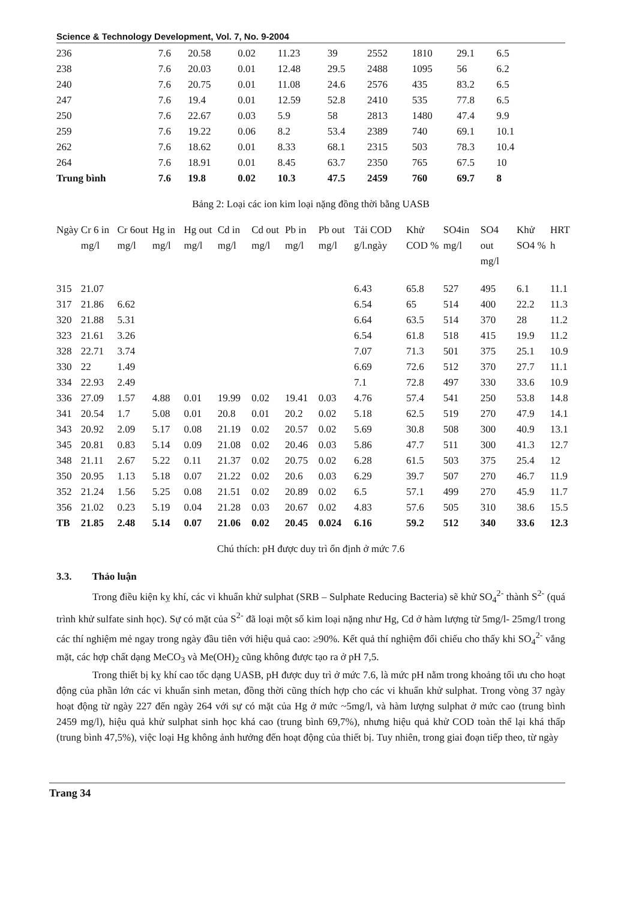Science & Technology Development, Vol. 7, No. 9-2004
| 236 | 7.6 | 20.58 | 0.02 | 11.23 | 39 | 2552 | 1810 | 29.1 | 6.5 |
| 238 | 7.6 | 20.03 | 0.01 | 12.48 | 29.5 | 2488 | 1095 | 56 | 6.2 |
| 240 | 7.6 | 20.75 | 0.01 | 11.08 | 24.6 | 2576 | 435 | 83.2 | 6.5 |
| 247 | 7.6 | 19.4 | 0.01 | 12.59 | 52.8 | 2410 | 535 | 77.8 | 6.5 |
| 250 | 7.6 | 22.67 | 0.03 | 5.9 | 58 | 2813 | 1480 | 47.4 | 9.9 |
| 259 | 7.6 | 19.22 | 0.06 | 8.2 | 53.4 | 2389 | 740 | 69.1 | 10.1 |
| 262 | 7.6 | 18.62 | 0.01 | 8.33 | 68.1 | 2315 | 503 | 78.3 | 10.4 |
| 264 | 7.6 | 18.91 | 0.01 | 8.45 | 63.7 | 2350 | 765 | 67.5 | 10 |
| Trung bình | 7.6 | 19.8 | 0.02 | 10.3 | 47.5 | 2459 | 760 | 69.7 | 8 |
Bảng 2: Loại các ion kim loại nặng đồng thời bằng UASB
| Ngày | Cr 6 in mg/l | Cr 6out mg/l | Hg in mg/l | Hg out mg/l | Cd in mg/l | Cd out mg/l | Pb in mg/l | Pb out mg/l | Tải COD g/l.ngày | Khử COD % | SO4in mg/l | SO4 out mg/l | Khử SO4 % | HRT h |
| --- | --- | --- | --- | --- | --- | --- | --- | --- | --- | --- | --- | --- | --- | --- |
| 315 | 21.07 | | | | | | | | 6.43 | 65.8 | 527 | 495 | 6.1 | 11.1 |
| 317 | 21.86 | 6.62 | | | | | | | 6.54 | 65 | 514 | 400 | 22.2 | 11.3 |
| 320 | 21.88 | 5.31 | | | | | | | 6.64 | 63.5 | 514 | 370 | 28 | 11.2 |
| 323 | 21.61 | 3.26 | | | | | | | 6.54 | 61.8 | 518 | 415 | 19.9 | 11.2 |
| 328 | 22.71 | 3.74 | | | | | | | 7.07 | 71.3 | 501 | 375 | 25.1 | 10.9 |
| 330 | 22 | 1.49 | | | | | | | 6.69 | 72.6 | 512 | 370 | 27.7 | 11.1 |
| 334 | 22.93 | 2.49 | | | | | | | 7.1 | 72.8 | 497 | 330 | 33.6 | 10.9 |
| 336 | 27.09 | 1.57 | 4.88 | 0.01 | 19.99 | 0.02 | 19.41 | 0.03 | 4.76 | 57.4 | 541 | 250 | 53.8 | 14.8 |
| 341 | 20.54 | 1.7 | 5.08 | 0.01 | 20.8 | 0.01 | 20.2 | 0.02 | 5.18 | 62.5 | 519 | 270 | 47.9 | 14.1 |
| 343 | 20.92 | 2.09 | 5.17 | 0.08 | 21.19 | 0.02 | 20.57 | 0.02 | 5.69 | 30.8 | 508 | 300 | 40.9 | 13.1 |
| 345 | 20.81 | 0.83 | 5.14 | 0.09 | 21.08 | 0.02 | 20.46 | 0.03 | 5.86 | 47.7 | 511 | 300 | 41.3 | 12.7 |
| 348 | 21.11 | 2.67 | 5.22 | 0.11 | 21.37 | 0.02 | 20.75 | 0.02 | 6.28 | 61.5 | 503 | 375 | 25.4 | 12 |
| 350 | 20.95 | 1.13 | 5.18 | 0.07 | 21.22 | 0.02 | 20.6 | 0.03 | 6.29 | 39.7 | 507 | 270 | 46.7 | 11.9 |
| 352 | 21.24 | 1.56 | 5.25 | 0.08 | 21.51 | 0.02 | 20.89 | 0.02 | 6.5 | 57.1 | 499 | 270 | 45.9 | 11.7 |
| 356 | 21.02 | 0.23 | 5.19 | 0.04 | 21.28 | 0.03 | 20.67 | 0.02 | 4.83 | 57.6 | 505 | 310 | 38.6 | 15.5 |
| TB | 21.85 | 2.48 | 5.14 | 0.07 | 21.06 | 0.02 | 20.45 | 0.024 | 6.16 | 59.2 | 512 | 340 | 33.6 | 12.3 |
Chú thích: pH được duy trì ổn định ở mức 7.6
3.3. Thảo luận
Trong điều kiện kỵ khí, các vi khuẩn khử sulphat (SRB – Sulphate Reducing Bacteria) sẽ khử SO<sub>4</sub><sup>2-</sup> thành S<sup>2-</sup> (quá trình khử sulfate sinh học). Sự có mặt của S<sup>2-</sup> đã loại một số kim loại nặng như Hg, Cd ở hàm lượng từ 5mg/l- 25mg/l trong các thí nghiệm mẻ ngay trong ngày đầu tiên với hiệu quả cao: ≥90%. Kết quả thí nghiệm đối chiếu cho thấy khi SO<sub>4</sub><sup>2-</sup> vắng mặt, các hợp chất dạng MeCO<sub>3</sub> và Me(OH)<sub>2</sub> cũng không được tạo ra ở pH 7,5.
Trong thiết bị kỵ khí cao tốc dạng UASB, pH được duy trì ở mức 7.6, là mức pH nằm trong khoảng tối ưu cho hoạt động của phần lớn các vi khuẩn sinh metan, đồng thời cũng thích hợp cho các vi khuẩn khử sulphat. Trong vòng 37 ngày hoạt động từ ngày 227 đến ngày 264 với sự có mặt của Hg ở mức ~5mg/l, và hàm lượng sulphat ở mức cao (trung bình 2459 mg/l), hiệu quả khử sulphat sinh học khá cao (trung bình 69,7%), nhưng hiệu quả khử COD toàn thể lại khá thấp (trung bình 47,5%), việc loại Hg không ảnh hưởng đến hoạt động của thiết bị. Tuy nhiên, trong giai đoạn tiếp theo, từ ngày
Trang 34